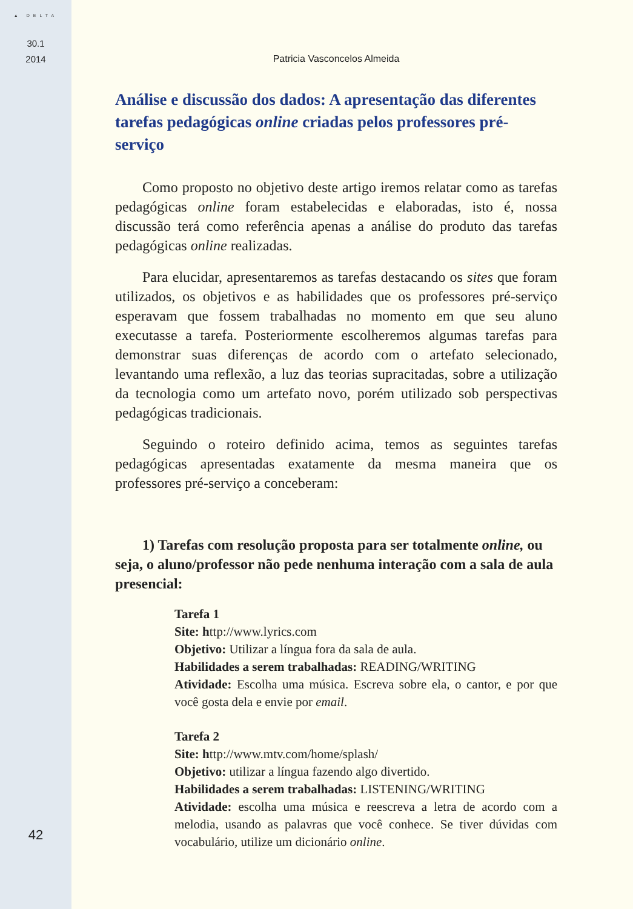▲ DELTA
30.1
2014
42
Patricia Vasconcelos Almeida
Análise e discussão dos dados: A apresentação das diferentes tarefas pedagógicas online criadas pelos professores pré-serviço
Como proposto no objetivo deste artigo iremos relatar como as tarefas pedagógicas online foram estabelecidas e elaboradas, isto é, nossa discussão terá como referência apenas a análise do produto das tarefas pedagógicas online realizadas.
Para elucidar, apresentaremos as tarefas destacando os sites que foram utilizados, os objetivos e as habilidades que os professores pré-serviço esperavam que fossem trabalhadas no momento em que seu aluno executasse a tarefa. Posteriormente escolheremos algumas tarefas para demonstrar suas diferenças de acordo com o artefato selecionado, levantando uma reflexão, a luz das teorias supracitadas, sobre a utilização da tecnologia como um artefato novo, porém utilizado sob perspectivas pedagógicas tradicionais.
Seguindo o roteiro definido acima, temos as seguintes tarefas pedagógicas apresentadas exatamente da mesma maneira que os professores pré-serviço a conceberam:
1) Tarefas com resolução proposta para ser totalmente online, ou seja, o aluno/professor não pede nenhuma interação com a sala de aula presencial:
Tarefa 1
Site: http://www.lyrics.com
Objetivo: Utilizar a língua fora da sala de aula.
Habilidades a serem trabalhadas: READING/WRITING
Atividade: Escolha uma música. Escreva sobre ela, o cantor, e por que você gosta dela e envie por email.
Tarefa 2
Site: http://www.mtv.com/home/splash/
Objetivo: utilizar a língua fazendo algo divertido.
Habilidades a serem trabalhadas: LISTENING/WRITING
Atividade: escolha uma música e reescreva a letra de acordo com a melodia, usando as palavras que você conhece. Se tiver dúvidas com vocabulário, utilize um dicionário online.